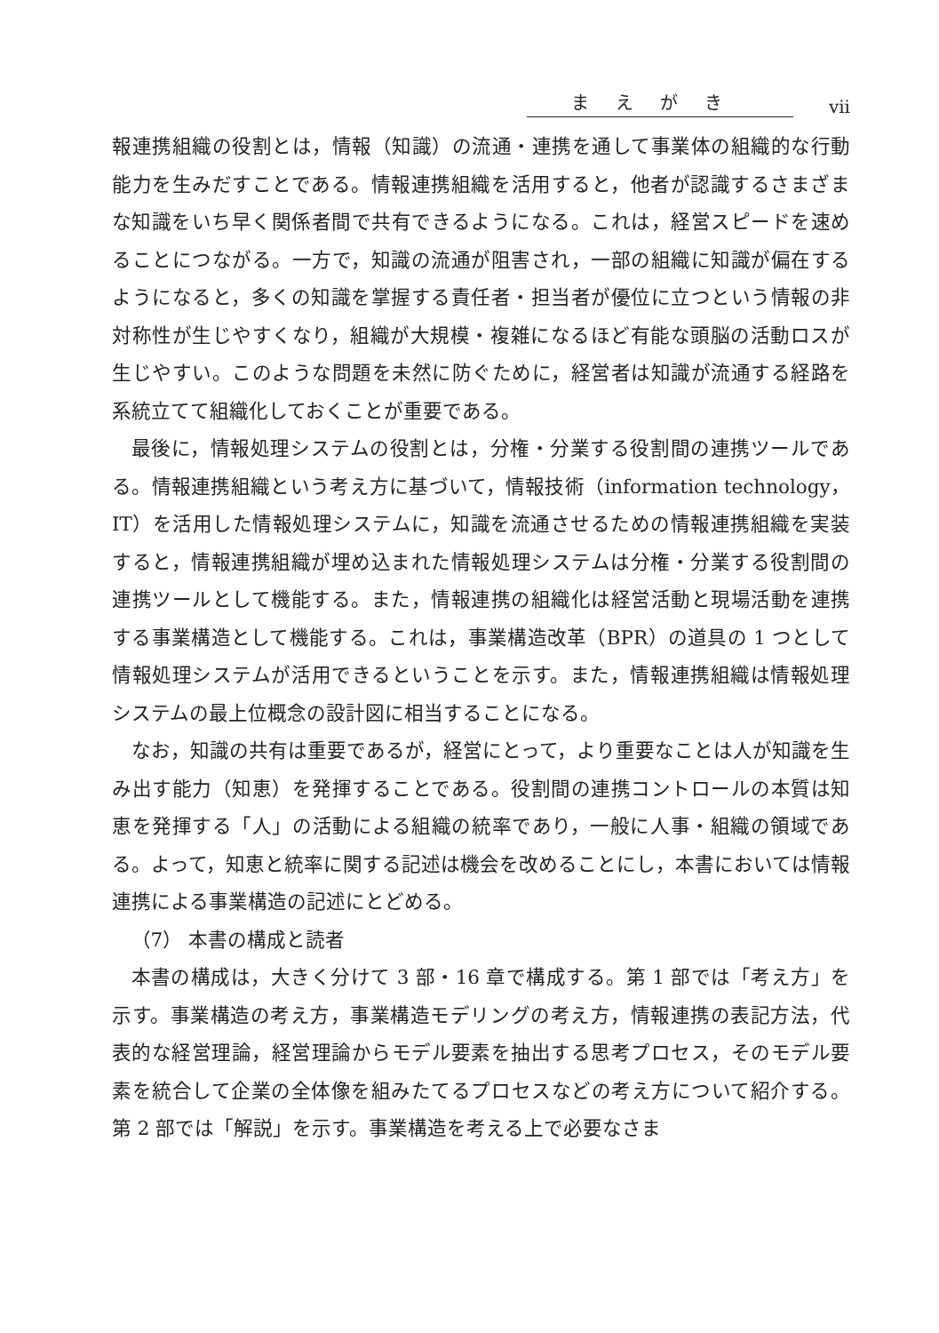まえがき vii
報連携組織の役割とは，情報（知識）の流通・連携を通して事業体の組織的な行動能力を生みだすことである。情報連携組織を活用すると，他者が認識するさまざまな知識をいち早く関係者間で共有できるようになる。これは，経営スピードを速めることにつながる。一方で，知識の流通が阻害され，一部の組織に知識が偏在するようになると，多くの知識を掌握する責任者・担当者が優位に立つという情報の非対称性が生じやすくなり，組織が大規模・複雑になるほど有能な頭脳の活動ロスが生じやすい。このような問題を未然に防ぐために，経営者は知識が流通する経路を系統立てて組織化しておくことが重要である。
最後に，情報処理システムの役割とは，分権・分業する役割間の連携ツールである。情報連携組織という考え方に基づいて，情報技術（information technology，IT）を活用した情報処理システムに，知識を流通させるための情報連携組織を実装すると，情報連携組織が埋め込まれた情報処理システムは分権・分業する役割間の連携ツールとして機能する。また，情報連携の組織化は経営活動と現場活動を連携する事業構造として機能する。これは，事業構造改革（BPR）の道具の 1 つとして情報処理システムが活用できるということを示す。また，情報連携組織は情報処理システムの最上位概念の設計図に相当することになる。
なお，知識の共有は重要であるが，経営にとって，より重要なことは人が知識を生み出す能力（知恵）を発揮することである。役割間の連携コントロールの本質は知恵を発揮する「人」の活動による組織の統率であり，一般に人事・組織の領域である。よって，知恵と統率に関する記述は機会を改めることにし，本書においては情報連携による事業構造の記述にとどめる。
（7） 本書の構成と読者
本書の構成は，大きく分けて 3 部・16 章で構成する。第 1 部では「考え方」を示す。事業構造の考え方，事業構造モデリングの考え方，情報連携の表記方法，代表的な経営理論，経営理論からモデル要素を抽出する思考プロセス，そのモデル要素を統合して企業の全体像を組みたてるプロセスなどの考え方について紹介する。第 2 部では「解説」を示す。事業構造を考える上で必要なさま